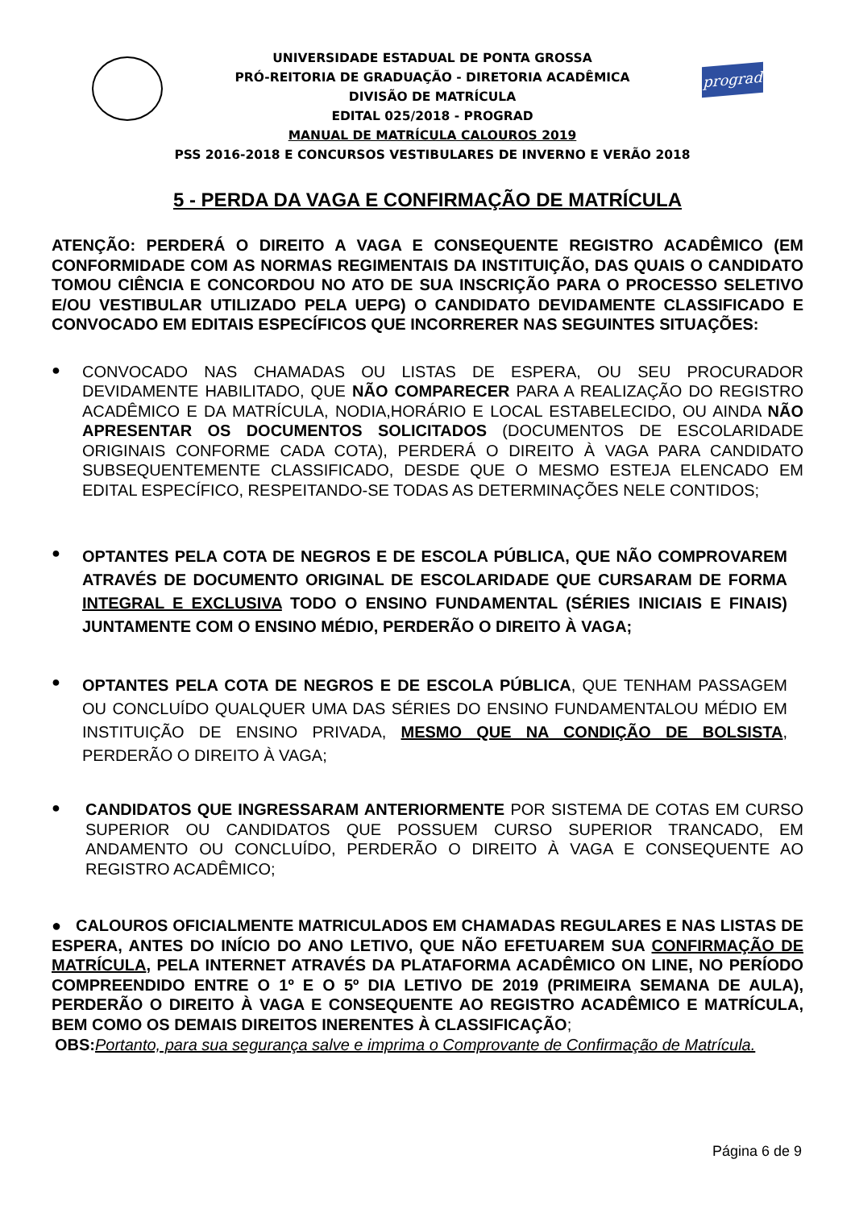UNIVERSIDADE ESTADUAL DE PONTA GROSSA
PRÓ-REITORIA DE GRADUAÇÃO - DIRETORIA ACADÊMICA
DIVISÃO DE MATRÍCULA
EDITAL 025/2018 - PROGRAD
MANUAL DE MATRÍCULA CALOUROS 2019
PSS 2016-2018 E CONCURSOS VESTIBULARES DE INVERNO E VERÃO 2018
prograd
5 - PERDA DA VAGA E CONFIRMAÇÃO DE MATRÍCULA
ATENÇÃO: PERDERÁ O DIREITO A VAGA E CONSEQUENTE REGISTRO ACADÊMICO (EM CONFORMIDADE COM AS NORMAS REGIMENTAIS DA INSTITUIÇÃO, DAS QUAIS O CANDIDATO TOMOU CIÊNCIA E CONCORDOU NO ATO DE SUA INSCRIÇÃO PARA O PROCESSO SELETIVO E/OU VESTIBULAR UTILIZADO PELA UEPG) O CANDIDATO DEVIDAMENTE CLASSIFICADO E CONVOCADO EM EDITAIS ESPECÍFICOS QUE INCORRERER NAS SEGUINTES SITUAÇÕES:
●
CONVOCADO NAS CHAMADAS OU LISTAS DE ESPERA, OU SEU PROCURADOR DEVIDAMENTE HABILITADO, QUE NÃO COMPARECER PARA A REALIZAÇÃO DO REGISTRO ACADÊMICO E DA MATRÍCULA, NODIA,HORÁRIO E LOCAL ESTABELECIDO, OU AINDA NÃO APRESENTAR OS DOCUMENTOS SOLICITADOS (DOCUMENTOS DE ESCOLARIDADE ORIGINAIS CONFORME CADA COTA), PERDERÁ O DIREITO À VAGA PARA CANDIDATO SUBSEQUENTEMENTE CLASSIFICADO, DESDE QUE O MESMO ESTEJA ELENCADO EM EDITAL ESPECÍFICO, RESPEITANDO-SE TODAS AS DETERMINAÇÕES NELE CONTIDOS;
●
OPTANTES PELA COTA DE NEGROS E DE ESCOLA PÚBLICA, QUE NÃO COMPROVAREM ATRAVÉS DE DOCUMENTO ORIGINAL DE ESCOLARIDADE QUE CURSARAM DE FORMA INTEGRAL E EXCLUSIVA TODO O ENSINO FUNDAMENTAL (SÉRIES INICIAIS E FINAIS) JUNTAMENTE COM O ENSINO MÉDIO, PERDERÃO O DIREITO À VAGA;
●
OPTANTES PELA COTA DE NEGROS E DE ESCOLA PÚBLICA, QUE TENHAM PASSAGEM OU CONCLUÍDO QUALQUER UMA DAS SÉRIES DO ENSINO FUNDAMENTALOU MÉDIO EM INSTITUIÇÃO DE ENSINO PRIVADA, MESMO QUE NA CONDIÇÃO DE BOLSISTA, PERDERÃO O DIREITO À VAGA;
●
CANDIDATOS QUE INGRESSARAM ANTERIORMENTE POR SISTEMA DE COTAS EM CURSO SUPERIOR OU CANDIDATOS QUE POSSUEM CURSO SUPERIOR TRANCADO, EM ANDAMENTO OU CONCLUÍDO, PERDERÃO O DIREITO À VAGA E CONSEQUENTE AO REGISTRO ACADÊMICO;
● CALOUROS OFICIALMENTE MATRICULADOS EM CHAMADAS REGULARES E NAS LISTAS DE ESPERA, ANTES DO INÍCIO DO ANO LETIVO, QUE NÃO EFETUAREM SUA CONFIRMAÇÃO DE MATRÍCULA, PELA INTERNET ATRAVÉS DA PLATAFORMA ACADÊMICO ON LINE, NO PERÍODO COMPREENDIDO ENTRE O 1º E O 5º DIA LETIVO DE 2019 (PRIMEIRA SEMANA DE AULA), PERDERÃO O DIREITO À VAGA E CONSEQUENTE AO REGISTRO ACADÊMICO E MATRÍCULA, BEM COMO OS DEMAIS DIREITOS INERENTES À CLASSIFICAÇÃO;
OBS: Portanto, para sua segurança salve e imprima o Comprovante de Confirmação de Matrícula.
Página 6 de 9